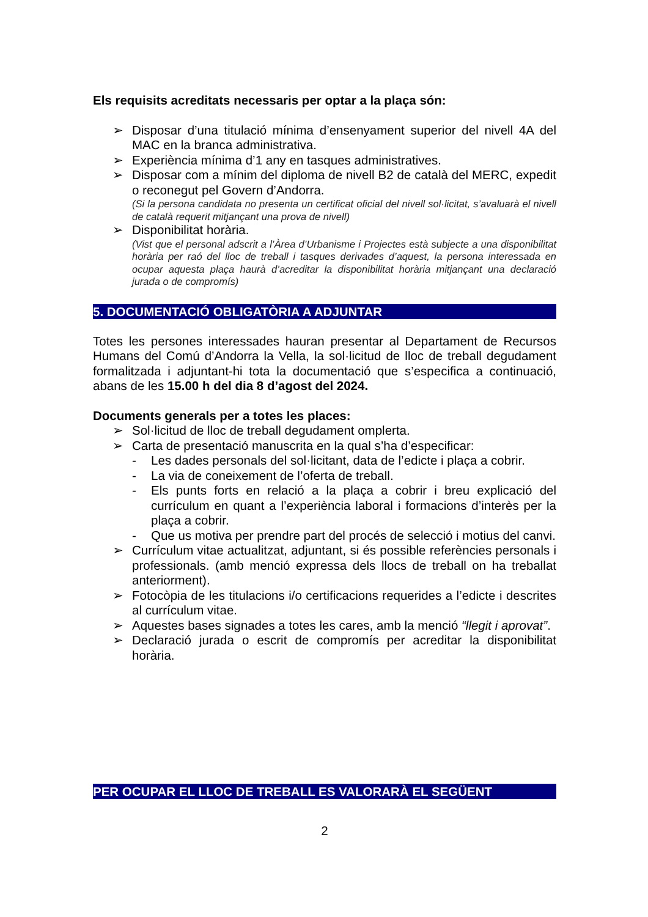Els requisits acreditats necessaris per optar a la plaça són:
➢ Disposar d’una titulació mínima d’ensenyament superior del nivell 4A del MAC en la branca administrativa.
➢ Experiència mínima d’1 any en tasques administratives.
➢ Disposar com a mínim del diploma de nivell B2 de català del MERC, expedit o reconegut pel Govern d’Andorra.
(Si la persona candidata no presenta un certificat oficial del nivell sol·licitat, s’avaluarà el nivell de català requerit mitjançant una prova de nivell)
➢ Disponibilitat horària.
(Vist que el personal adscrit a l’Àrea d’Urbanisme i Projectes està subjecte a una disponibilitat horària per raó del lloc de treball i tasques derivades d’aquest, la persona interessada en ocupar aquesta plaça haurà d’acreditar la disponibilitat horària mitjançant una declaració jurada o de compromís)
5. DOCUMENTACIÓ OBLIGATÒRIA A ADJUNTAR
Totes les persones interessades hauran presentar al Departament de Recursos Humans del Comú d’Andorra la Vella, la sol·licitud de lloc de treball degudament formalitzada i adjuntant-hi tota la documentació que s’especifica a continuació, abans de les 15.00 h del dia 8 d’agost del 2024.
Documents generals per a totes les places:
➢ Sol·licitud de lloc de treball degudament omplerta.
➢ Carta de presentació manuscrita en la qual s’ha d’especificar:
- Les dades personals del sol·licitant, data de l’edicte i plaça a cobrir.
- La via de coneixement de l’oferta de treball.
- Els punts forts en relació a la plaça a cobrir i breu explicació del currículum en quant a l’experiència laboral i formacions d’interès per la plaça a cobrir.
- Que us motiva per prendre part del procés de selecció i motius del canvi.
➢ Currículum vitae actualitzat, adjuntant, si és possible referències personals i professionals. (amb menció expressa dels llocs de treball on ha treballat anteriorment).
➢ Fotocòpia de les titulacions i/o certificacions requerides a l’edicte i descrites al currículum vitae.
➢ Aquestes bases signades a totes les cares, amb la menció “llegit i aprovat”.
➢ Declaració jurada o escrit de compromís per acreditar la disponibilitat horària.
PER OCUPAR EL LLOC DE TREBALL ES VALORARÀ EL SEGÜENT
2